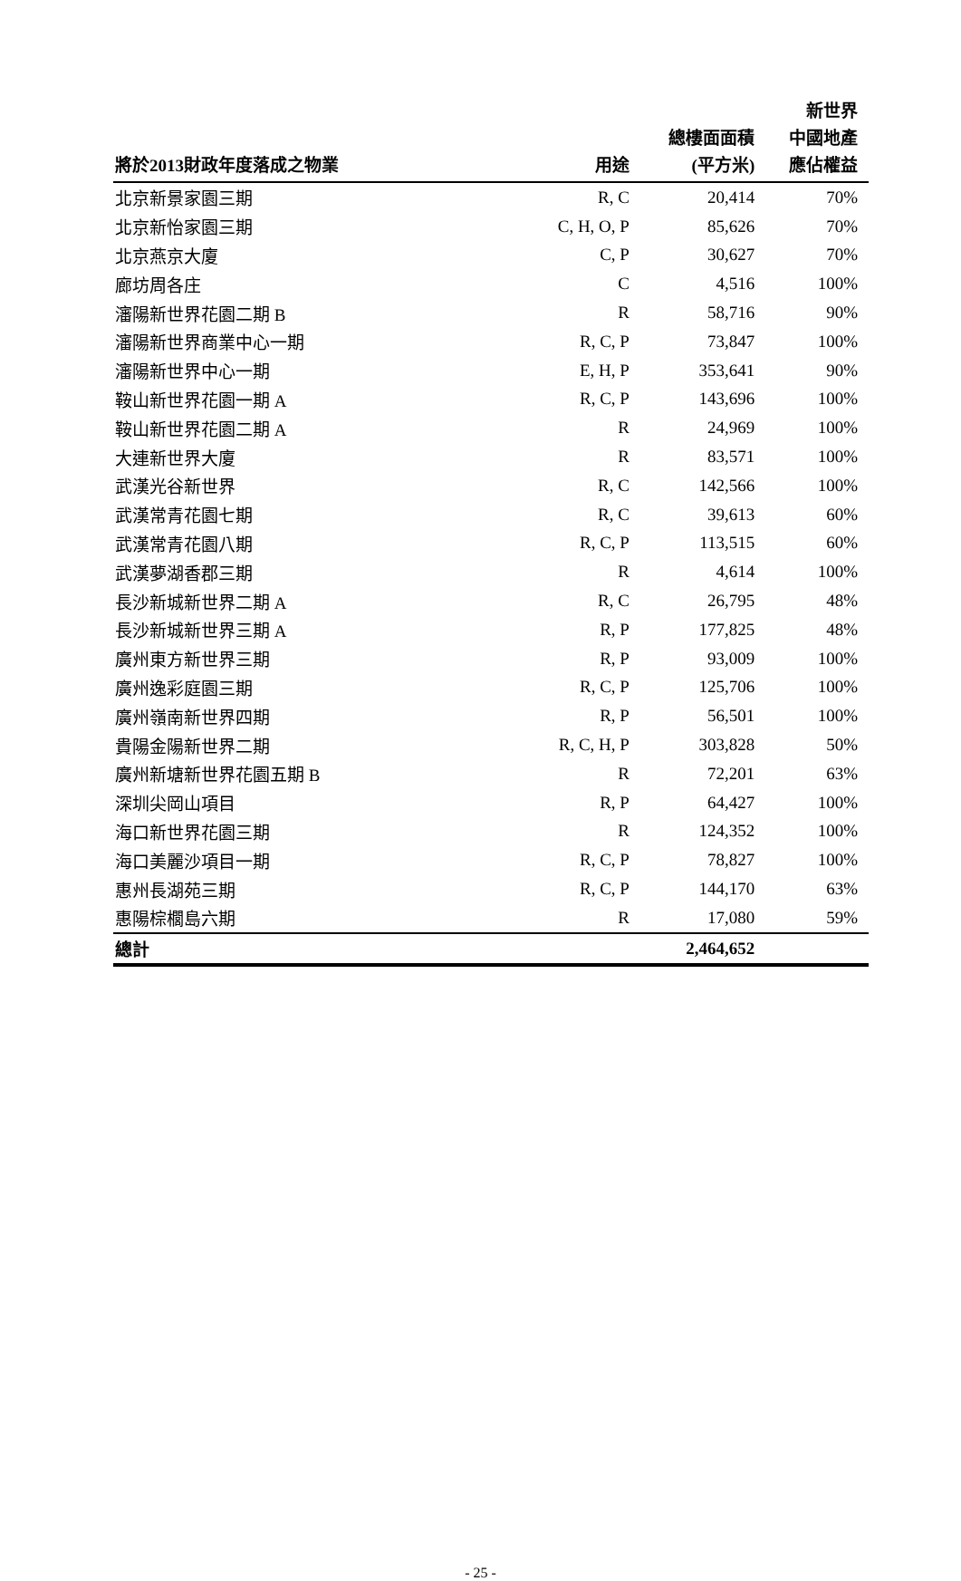| 將於2013財政年度落成之物業 | 用途 | 總樓面面積 (平方米) | 新世界 中國地產 應佔權益 |
| --- | --- | --- | --- |
| 北京新景家園三期 | R, C | 20,414 | 70% |
| 北京新怡家園三期 | C, H, O, P | 85,626 | 70% |
| 北京燕京大廈 | C, P | 30,627 | 70% |
| 廊坊周各庄 | C | 4,516 | 100% |
| 瀋陽新世界花園二期 B | R | 58,716 | 90% |
| 瀋陽新世界商業中心一期 | R, C, P | 73,847 | 100% |
| 瀋陽新世界中心一期 | E, H, P | 353,641 | 90% |
| 鞍山新世界花園一期 A | R, C, P | 143,696 | 100% |
| 鞍山新世界花園二期 A | R | 24,969 | 100% |
| 大連新世界大廈 | R | 83,571 | 100% |
| 武漢光谷新世界 | R, C | 142,566 | 100% |
| 武漢常青花園七期 | R, C | 39,613 | 60% |
| 武漢常青花園八期 | R, C, P | 113,515 | 60% |
| 武漢夢湖香郡三期 | R | 4,614 | 100% |
| 長沙新城新世界二期 A | R, C | 26,795 | 48% |
| 長沙新城新世界三期 A | R, P | 177,825 | 48% |
| 廣州東方新世界三期 | R, P | 93,009 | 100% |
| 廣州逸彩庭園三期 | R, C, P | 125,706 | 100% |
| 廣州嶺南新世界四期 | R, P | 56,501 | 100% |
| 貴陽金陽新世界二期 | R, C, H, P | 303,828 | 50% |
| 廣州新塘新世界花園五期 B | R | 72,201 | 63% |
| 深圳尖岡山項目 | R, P | 64,427 | 100% |
| 海口新世界花園三期 | R | 124,352 | 100% |
| 海口美麗沙項目一期 | R, C, P | 78,827 | 100% |
| 惠州長湖苑三期 | R, C, P | 144,170 | 63% |
| 惠陽棕櫚島六期 | R | 17,080 | 59% |
| 總計 | | 2,464,652 | |
- 25 -